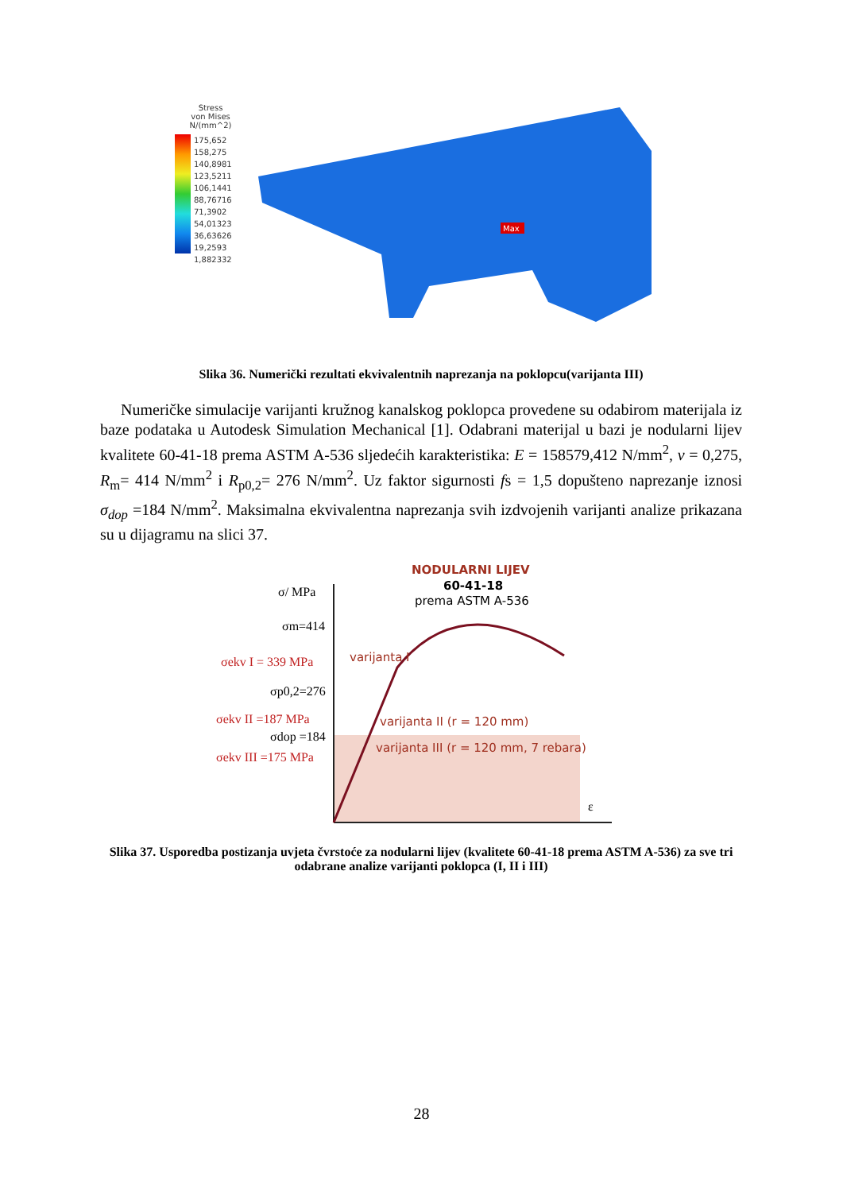Stress
von Mises
N/(mm^2)
175,652
158,275
140,8981
123,5211
106,1441
88,76716
71,3902
54,01323
36,63626
19,2593
1,882332
Max
Slika 36. Numerički rezultati ekvivalentnih naprezanja na poklopcu(varijanta III)
Numeričke simulacije varijanti kružnog kanalskog poklopca provedene su odabirom materijala iz baze podataka u Autodesk Simulation Mechanical [1]. Odabrani materijal u bazi je nodularni lijev kvalitete 60-41-18 prema ASTM A-536 sljedećih karakteristika: E = 158579,412 N/mm<sup>2</sup>, v = 0,275, R<sub>m</sub>= 414 N/mm<sup>2</sup> i R<sub>p0,2</sub>= 276 N/mm<sup>2</sup>. Uz faktor sigurnosti fs = 1,5 dopušteno naprezanje iznosi σ<sub>dop</sub> =184 N/mm<sup>2</sup>. Maksimalna ekvivalentna naprezanja svih izdvojenih varijanti analize prikazana su u dijagramu na slici 37.
NODULARNI LIJEV
60-41-18
prema ASTM A-536
varijanta I
varijanta II (r = 120 mm)
varijanta III (r = 120 mm, 7 rebara)
σ/ MPa
σm=414
σekv I = 339 MPa
σp0,2=276
σekv II =187 MPa
σdop =184
σekv III =175 MPa
ε
Slika 37. Usporedba postizanja uvjeta čvrstoće za nodularni lijev (kvalitete 60-41-18 prema ASTM A-536) za sve tri odabrane analize varijanti poklopca (I, II i III)
28